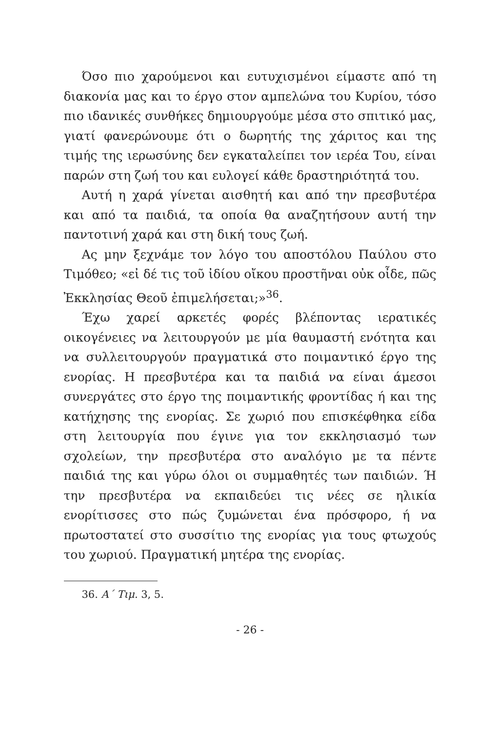Όσο πιο χαρούμενοι και ευτυχισμένοι είμαστε από τη διακονία μας και το έργο στον αμπελώνα του Κυρίου, τόσο πιο ιδανικές συνθήκες δημιουργούμε μέσα στο σπιτικό μας, γιατί φανερώνουμε ότι ο δωρητής της χάριτος και της τιμής της ιερωσύνης δεν εγκαταλείπει τον ιερέα Του, είναι παρών στη ζωή του και ευλογεί κάθε δραστηριότητά του.
Αυτή η χαρά γίνεται αισθητή και από την πρεσβυτέρα και από τα παιδιά, τα οποία θα αναζητήσουν αυτή την παντοτινή χαρά και στη δική τους ζωή.
Ας μην ξεχνάμε τον λόγο του αποστόλου Παύλου στο Τιμόθεο; «εἰ δέ τις τοῦ ἰδίου οἴκου προστῆναι οὐκ οἶδε, πῶς Ἐκκλησίας Θεοῦ ἐπιμελήσεται;»<sup>36</sup>.
Έχω χαρεί αρκετές φορές βλέποντας ιερατικές οικογένειες να λειτουργούν με μία θαυμαστή ενότητα και να συλλειτουργούν πραγματικά στο ποιμαντικό έργο της ενορίας. Η πρεσβυτέρα και τα παιδιά να είναι άμεσοι συνεργάτες στο έργο της ποιμαντικής φροντίδας ή και της κατήχησης της ενορίας. Σε χωριό που επισκέφθηκα είδα στη λειτουργία που έγινε για τον εκκλησιασμό των σχολείων, την πρεσβυτέρα στο αναλόγιο με τα πέντε παιδιά της και γύρω όλοι οι συμμαθητές των παιδιών. Ή την πρεσβυτέρα να εκπαιδεύει τις νέες σε ηλικία ενορίτισσες στο πώς ζυμώνεται ένα πρόσφορο, ή να πρωτοστατεί στο συσσίτιο της ενορίας για τους φτωχούς του χωριού. Πραγματική μητέρα της ενορίας.
36. Α΄ Τιμ. 3, 5.
- 26 -